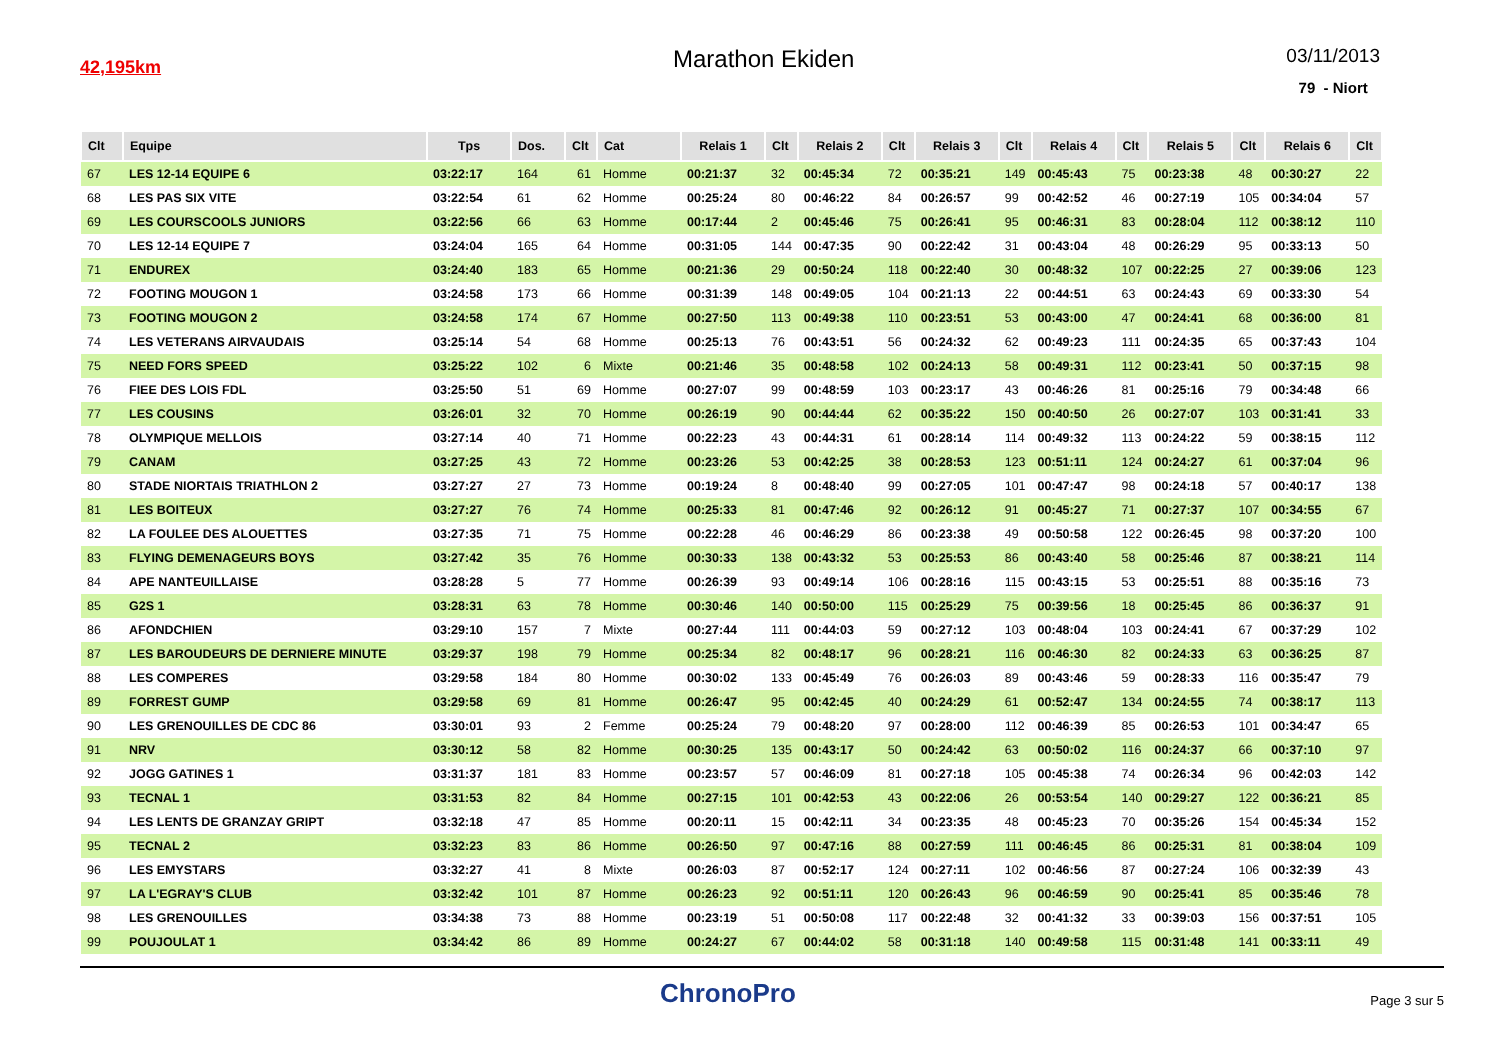42,195km
Marathon Ekiden
03/11/2013
79 - Niort
| Clt | Equipe | Tps | Dos. | Clt | Cat | Relais 1 | Clt | Relais 2 | Clt | Relais 3 | Clt | Relais 4 | Clt | Relais 5 | Clt | Relais 6 | Clt |
| --- | --- | --- | --- | --- | --- | --- | --- | --- | --- | --- | --- | --- | --- | --- | --- | --- | --- |
| 67 | LES 12-14 EQUIPE 6 | 03:22:17 | 164 | 61 | Homme | 00:21:37 | 32 | 00:45:34 | 72 | 00:35:21 | 149 | 00:45:43 | 75 | 00:23:38 | 48 | 00:30:27 | 22 |
| 68 | LES PAS SIX VITE | 03:22:54 | 61 | 62 | Homme | 00:25:24 | 80 | 00:46:22 | 84 | 00:26:57 | 99 | 00:42:52 | 46 | 00:27:19 | 105 | 00:34:04 | 57 |
| 69 | LES COURSCOOLS JUNIORS | 03:22:56 | 66 | 63 | Homme | 00:17:44 | 2 | 00:45:46 | 75 | 00:26:41 | 95 | 00:46:31 | 83 | 00:28:04 | 112 | 00:38:12 | 110 |
| 70 | LES 12-14 EQUIPE 7 | 03:24:04 | 165 | 64 | Homme | 00:31:05 | 144 | 00:47:35 | 90 | 00:22:42 | 31 | 00:43:04 | 48 | 00:26:29 | 95 | 00:33:13 | 50 |
| 71 | ENDUREX | 03:24:40 | 183 | 65 | Homme | 00:21:36 | 29 | 00:50:24 | 118 | 00:22:40 | 30 | 00:48:32 | 107 | 00:22:25 | 27 | 00:39:06 | 123 |
| 72 | FOOTING MOUGON 1 | 03:24:58 | 173 | 66 | Homme | 00:31:39 | 148 | 00:49:05 | 104 | 00:21:13 | 22 | 00:44:51 | 63 | 00:24:43 | 69 | 00:33:30 | 54 |
| 73 | FOOTING MOUGON 2 | 03:24:58 | 174 | 67 | Homme | 00:27:50 | 113 | 00:49:38 | 110 | 00:23:51 | 53 | 00:43:00 | 47 | 00:24:41 | 68 | 00:36:00 | 81 |
| 74 | LES VETERANS AIRVAUDAIS | 03:25:14 | 54 | 68 | Homme | 00:25:13 | 76 | 00:43:51 | 56 | 00:24:32 | 62 | 00:49:23 | 111 | 00:24:35 | 65 | 00:37:43 | 104 |
| 75 | NEED FORS SPEED | 03:25:22 | 102 | 6 | Mixte | 00:21:46 | 35 | 00:48:58 | 102 | 00:24:13 | 58 | 00:49:31 | 112 | 00:23:41 | 50 | 00:37:15 | 98 |
| 76 | FIEE DES LOIS FDL | 03:25:50 | 51 | 69 | Homme | 00:27:07 | 99 | 00:48:59 | 103 | 00:23:17 | 43 | 00:46:26 | 81 | 00:25:16 | 79 | 00:34:48 | 66 |
| 77 | LES COUSINS | 03:26:01 | 32 | 70 | Homme | 00:26:19 | 90 | 00:44:44 | 62 | 00:35:22 | 150 | 00:40:50 | 26 | 00:27:07 | 103 | 00:31:41 | 33 |
| 78 | OLYMPIQUE MELLOIS | 03:27:14 | 40 | 71 | Homme | 00:22:23 | 43 | 00:44:31 | 61 | 00:28:14 | 114 | 00:49:32 | 113 | 00:24:22 | 59 | 00:38:15 | 112 |
| 79 | CANAM | 03:27:25 | 43 | 72 | Homme | 00:23:26 | 53 | 00:42:25 | 38 | 00:28:53 | 123 | 00:51:11 | 124 | 00:24:27 | 61 | 00:37:04 | 96 |
| 80 | STADE NIORTAIS TRIATHLON 2 | 03:27:27 | 27 | 73 | Homme | 00:19:24 | 8 | 00:48:40 | 99 | 00:27:05 | 101 | 00:47:47 | 98 | 00:24:18 | 57 | 00:40:17 | 138 |
| 81 | LES BOITEUX | 03:27:27 | 76 | 74 | Homme | 00:25:33 | 81 | 00:47:46 | 92 | 00:26:12 | 91 | 00:45:27 | 71 | 00:27:37 | 107 | 00:34:55 | 67 |
| 82 | LA FOULEE DES ALOUETTES | 03:27:35 | 71 | 75 | Homme | 00:22:28 | 46 | 00:46:29 | 86 | 00:23:38 | 49 | 00:50:58 | 122 | 00:26:45 | 98 | 00:37:20 | 100 |
| 83 | FLYING DEMENAGEURS BOYS | 03:27:42 | 35 | 76 | Homme | 00:30:33 | 138 | 00:43:32 | 53 | 00:25:53 | 86 | 00:43:40 | 58 | 00:25:46 | 87 | 00:38:21 | 114 |
| 84 | APE NANTEUILLAISE | 03:28:28 | 5 | 77 | Homme | 00:26:39 | 93 | 00:49:14 | 106 | 00:28:16 | 115 | 00:43:15 | 53 | 00:25:51 | 88 | 00:35:16 | 73 |
| 85 | G2S 1 | 03:28:31 | 63 | 78 | Homme | 00:30:46 | 140 | 00:50:00 | 115 | 00:25:29 | 75 | 00:39:56 | 18 | 00:25:45 | 86 | 00:36:37 | 91 |
| 86 | AFONDCHIEN | 03:29:10 | 157 | 7 | Mixte | 00:27:44 | 111 | 00:44:03 | 59 | 00:27:12 | 103 | 00:48:04 | 103 | 00:24:41 | 67 | 00:37:29 | 102 |
| 87 | LES BAROUDEURS DE DERNIERE MINUTE | 03:29:37 | 198 | 79 | Homme | 00:25:34 | 82 | 00:48:17 | 96 | 00:28:21 | 116 | 00:46:30 | 82 | 00:24:33 | 63 | 00:36:25 | 87 |
| 88 | LES COMPERES | 03:29:58 | 184 | 80 | Homme | 00:30:02 | 133 | 00:45:49 | 76 | 00:26:03 | 89 | 00:43:46 | 59 | 00:28:33 | 116 | 00:35:47 | 79 |
| 89 | FORREST GUMP | 03:29:58 | 69 | 81 | Homme | 00:26:47 | 95 | 00:42:45 | 40 | 00:24:29 | 61 | 00:52:47 | 134 | 00:24:55 | 74 | 00:38:17 | 113 |
| 90 | LES GRENOUILLES DE CDC 86 | 03:30:01 | 93 | 2 | Femme | 00:25:24 | 79 | 00:48:20 | 97 | 00:28:00 | 112 | 00:46:39 | 85 | 00:26:53 | 101 | 00:34:47 | 65 |
| 91 | NRV | 03:30:12 | 58 | 82 | Homme | 00:30:25 | 135 | 00:43:17 | 50 | 00:24:42 | 63 | 00:50:02 | 116 | 00:24:37 | 66 | 00:37:10 | 97 |
| 92 | JOGG GATINES 1 | 03:31:37 | 181 | 83 | Homme | 00:23:57 | 57 | 00:46:09 | 81 | 00:27:18 | 105 | 00:45:38 | 74 | 00:26:34 | 96 | 00:42:03 | 142 |
| 93 | TECNAL 1 | 03:31:53 | 82 | 84 | Homme | 00:27:15 | 101 | 00:42:53 | 43 | 00:22:06 | 26 | 00:53:54 | 140 | 00:29:27 | 122 | 00:36:21 | 85 |
| 94 | LES LENTS DE GRANZAY GRIPT | 03:32:18 | 47 | 85 | Homme | 00:20:11 | 15 | 00:42:11 | 34 | 00:23:35 | 48 | 00:45:23 | 70 | 00:35:26 | 154 | 00:45:34 | 152 |
| 95 | TECNAL 2 | 03:32:23 | 83 | 86 | Homme | 00:26:50 | 97 | 00:47:16 | 88 | 00:27:59 | 111 | 00:46:45 | 86 | 00:25:31 | 81 | 00:38:04 | 109 |
| 96 | LES EMYSTARS | 03:32:27 | 41 | 8 | Mixte | 00:26:03 | 87 | 00:52:17 | 124 | 00:27:11 | 102 | 00:46:56 | 87 | 00:27:24 | 106 | 00:32:39 | 43 |
| 97 | LA L'EGRAY'S CLUB | 03:32:42 | 101 | 87 | Homme | 00:26:23 | 92 | 00:51:11 | 120 | 00:26:43 | 96 | 00:46:59 | 90 | 00:25:41 | 85 | 00:35:46 | 78 |
| 98 | LES GRENOUILLES | 03:34:38 | 73 | 88 | Homme | 00:23:19 | 51 | 00:50:08 | 117 | 00:22:48 | 32 | 00:41:32 | 33 | 00:39:03 | 156 | 00:37:51 | 105 |
| 99 | POUJOULAT 1 | 03:34:42 | 86 | 89 | Homme | 00:24:27 | 67 | 00:44:02 | 58 | 00:31:18 | 140 | 00:49:58 | 115 | 00:31:48 | 141 | 00:33:11 | 49 |
ChronoPro
Page 3 sur 5